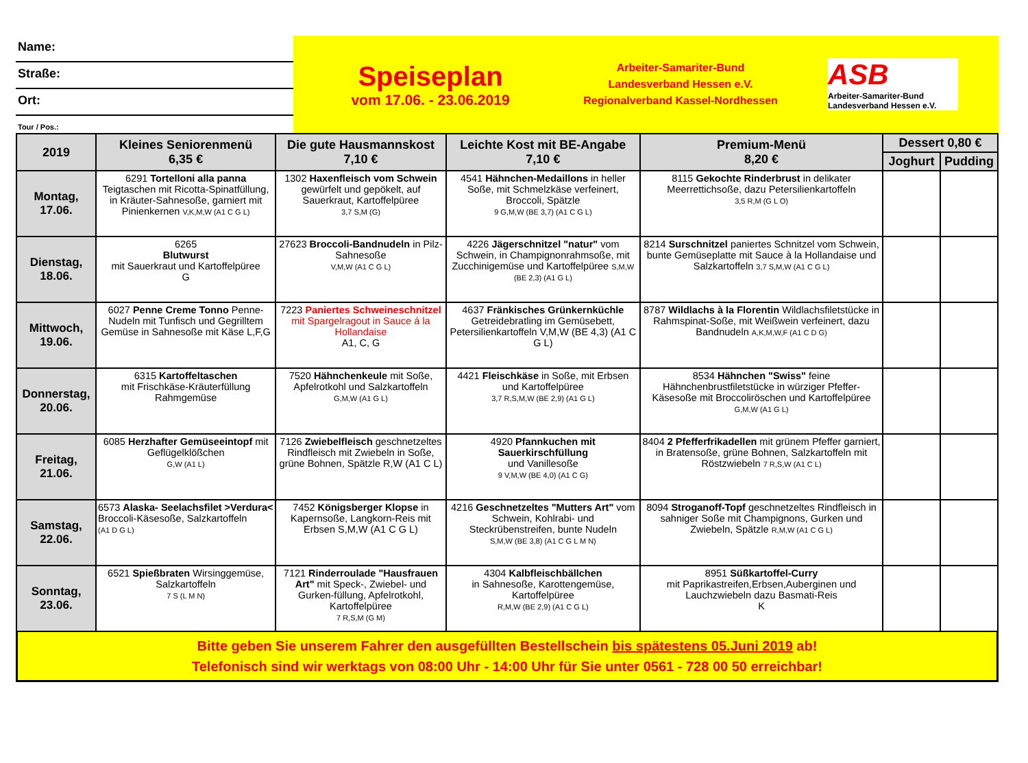Name:
Straße:
Ort:
Tour / Pos.:
Speiseplan
vom 17.06. - 23.06.2019
Arbeiter-Samariter-Bund
Landesverband Hessen e.V.
Regionalverband Kassel-Nordhessen
ASB
Arbeiter-Samariter-Bund
Landesverband Hessen e.V.
| 2019 | Kleines Seniorenmenü 6,35 € | Die gute Hausmannskost 7,10 € | Leichte Kost mit BE-Angabe 7,10 € | Premium-Menü 8,20 € | Dessert 0,80 € | |
| --- | --- | --- | --- | --- | --- | --- |
| | | | | | Joghurt | Pudding |
| Montag, 17.06. | 6291 Tortelloni alla panna Teigtaschen mit Ricotta-Spinatfüllung, in Kräuter-Sahnesoße, garniert mit Pinienkernen V,K,M,W (A1 C G L) | 1302 Haxenfleisch vom Schwein gewürfelt und gepökelt, auf Sauerkraut, Kartoffelpüree 3,7 S,M (G) | 4541 Hähnchen-Medaillons in heller Soße, mit Schmelzkäse verfeinert, Broccoli, Spätzle 9 G,M,W (BE 3,7) (A1 C G L) | 8115 Gekochte Rinderbrust in delikater Meerrettichsoße, dazu Petersilienkartoffeln 3,5 R,M (G L O) | | |
| Dienstag, 18.06. | 6265 Blutwurst mit Sauerkraut und Kartoffelpüree G | 27623 Broccoli-Bandnudeln in Pilz-Sahnesoße V,M,W (A1 C G L) | 4226 Jägerschnitzel "natur" vom Schwein, in Champignonrahmsoße, mit Zucchinigemüse und Kartoffelpüree S,M,W (BE 2,3) (A1 G L) | 8214 Surschnitzel paniertes Schnitzel vom Schwein, bunte Gemüseplatte mit Sauce à la Hollandaise und Salzkartoffeln 3,7 S,M,W (A1 C G L) | | |
| Mittwoch, 19.06. | 6027 Penne Creme Tonno Penne- Nudeln mit Tunfisch und Gegrilltem Gemüse in Sahnesoße mit Käse L,F,G | 7223 Paniertes Schweineschnitzel mit Spargelragout in Sauce á la Hollandaise A1, C, G | 4637 Fränkisches Grünkernküchle Getreidebratling im Gemüsebett, Petersilienkartoffeln V,M,W (BE 4,3) (A1 C G L) | 8787 Wildlachs à la Florentin Wildlachsfiletstücke in Rahmspinat-Soße, mit Weißwein verfeinert, dazu Bandnudeln A,K,M,W,F (A1 C D G) | | |
| Donnerstag, 20.06. | 6315 Kartoffeltaschen mit Frischkäse-Kräuterfüllung Rahmgemüse | 7520 Hähnchenkeule mit Soße, Apfelrotkohl und Salzkartoffeln G,M,W (A1 G L) | 4421 Fleischkäse in Soße, mit Erbsen und Kartoffelpüree 3,7 R,S,M,W (BE 2,9) (A1 G L) | 8534 Hähnchen "Swiss" feine Hähnchenbrustfiletstücke in würziger Pfeffer-Käsesoße mit Broccoliröschen und Kartoffelpüree G,M,W (A1 G L) | | |
| Freitag, 21.06. | 6085 Herzhafter Gemüseeintopf mit Geflügelklößchen G,W (A1 L) | 7126 Zwiebelfleisch geschnetzeltes Rindfleisch mit Zwiebeln in Soße, grüne Bohnen, Spätzle R,W (A1 C L) | 4920 Pfannkuchen mit Sauerkirschfüllung und Vanillesoße 9 V,M,W (BE 4,0) (A1 C G) | 8404 2 Pfefferfrikadellen mit grünem Pfeffer garniert, in Bratensoße, grüne Bohnen, Salzkartoffeln mit Röstzwiebeln 7 R,S,W (A1 C L) | | |
| Samstag, 22.06. | 6573 Alaska- Seelachsfilet >Verdura< Broccoli-Käsesoße, Salzkartoffeln (A1 D G L) | 7452 Königsberger Klopse in Kapernsoße, Langkorn-Reis mit Erbsen S,M,W (A1 C G L) | 4216 Geschnetzeltes "Mutters Art" vom Schwein, Kohlrabi- und Steckrübenstreifen, bunte Nudeln S,M,W (BE 3,8) (A1 C G L M N) | 8094 Stroganoff-Topf geschnetzeltes Rindfleisch in sahniger Soße mit Champignons, Gurken und Zwiebeln, Spätzle R,M,W (A1 C G L) | | |
| Sonntag, 23.06. | 6521 Spießbraten Wirsinggemüse, Salzkartoffeln 7 S (L M N) | 7121 Rinderroulade "Hausfrauen Art" mit Speck-, Zwiebel- und Gurken-füllung, Apfelrotkohl, Kartoffelpüree 7 R,S,M (G M) | 4304 Kalbfleischbällchen in Sahnesoße, Karottengemüse, Kartoffelpüree R,M,W (BE 2,9) (A1 C G L) | 8951 Süßkartoffel-Curry mit Paprikastreifen,Erbsen,Auberginen und Lauchzwiebeln dazu Basmati-Reis K | | |
Bitte geben Sie unserem Fahrer den ausgefüllten Bestellschein bis spätestens 05.Juni 2019 ab!
Telefonisch sind wir werktags von 08:00 Uhr - 14:00 Uhr für Sie unter 0561 - 728 00 50 erreichbar!